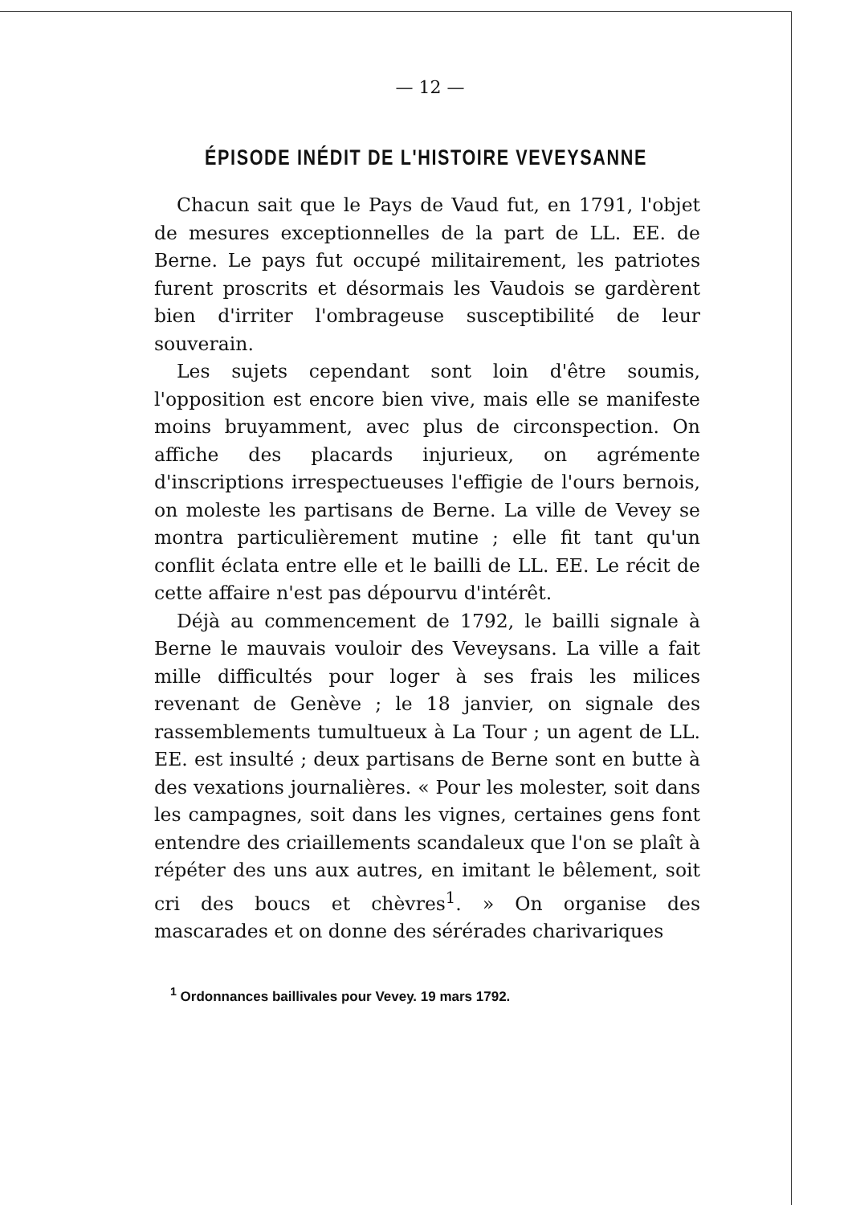— 12 —
ÉPISODE INÉDIT DE L'HISTOIRE VEVEYSANNE
Chacun sait que le Pays de Vaud fut, en 1791, l'objet de mesures exceptionnelles de la part de LL. EE. de Berne. Le pays fut occupé militairement, les patriotes furent proscrits et désormais les Vaudois se gardèrent bien d'irriter l'ombrageuse susceptibilité de leur souverain.
Les sujets cependant sont loin d'être soumis, l'opposition est encore bien vive, mais elle se manifeste moins bruyamment, avec plus de circonspection. On affiche des placards injurieux, on agrémente d'inscriptions irrespectueuses l'effigie de l'ours bernois, on moleste les partisans de Berne. La ville de Vevey se montra particulièrement mutine ; elle fit tant qu'un conflit éclata entre elle et le bailli de LL. EE. Le récit de cette affaire n'est pas dépourvu d'intérêt.
Déjà au commencement de 1792, le bailli signale à Berne le mauvais vouloir des Veveysans. La ville a fait mille difficultés pour loger à ses frais les milices revenant de Genève ; le 18 janvier, on signale des rassemblements tumultueux à La Tour ; un agent de LL. EE. est insulté ; deux partisans de Berne sont en butte à des vexations journalières. « Pour les molester, soit dans les campagnes, soit dans les vignes, certaines gens font entendre des criaillements scandaleux que l'on se plaît à répéter des uns aux autres, en imitant le bêlement, soit cri des boucs et chèvres<sup>1</sup>. » On organise des mascarades et on donne des sérérades charivariques
<sup>1</sup> Ordonnances baillivales pour Vevey. 19 mars 1792.